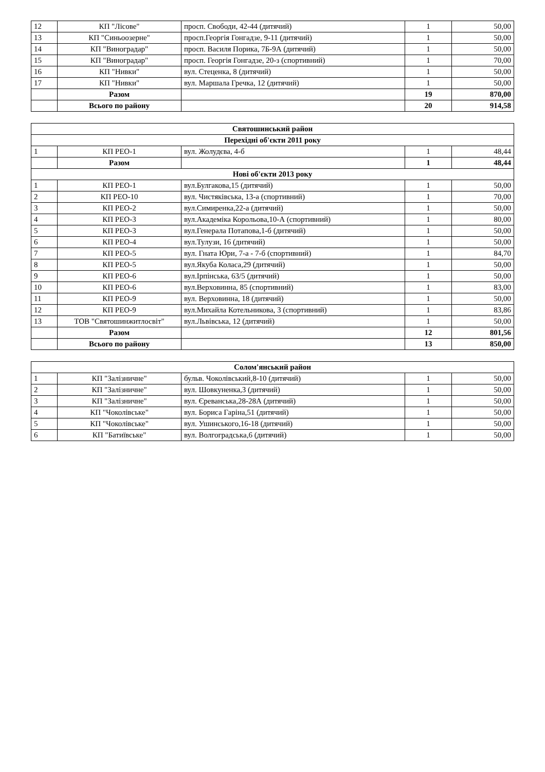| 12 | КП "Лісове" | просп. Свободи, 42-44 (дитячий) | 1 | 50,00 |
| 13 | КП "Синьоозерне" | просп.Георгія Гонгадзе, 9-11 (дитячий) | 1 | 50,00 |
| 14 | КП "Виноградар" | просп. Василя Порика, 7Б-9А (дитячий) | 1 | 50,00 |
| 15 | КП "Виноградар" | просп. Георгія Гонгадзе, 20-з (спортивний) | 1 | 70,00 |
| 16 | КП "Нивки" | вул. Стеценка, 8 (дитячий) | 1 | 50,00 |
| 17 | КП "Нивки" | вул. Маршала Гречка, 12 (дитячий) | 1 | 50,00 |
| | Разом | | 19 | 870,00 |
| | Всього по району | | 20 | 914,58 |
| Святошинський район | | | | |
| Перехідні об'єкти 2011 року | | | | |
| 1 | КП РЕО-1 | вул. Жолудєва, 4-б | 1 | 48,44 |
| | Разом | | 1 | 48,44 |
| Нові об'єкти 2013 року | | | | |
| 1 | КП РЕО-1 | вул.Булгакова,15 (дитячий) | 1 | 50,00 |
| 2 | КП РЕО-10 | вул. Чистяківська, 13-а (спортивний) | 1 | 70,00 |
| 3 | КП РЕО-2 | вул.Симиренка,22-а (дитячий) | 1 | 50,00 |
| 4 | КП РЕО-3 | вул.Академіка Корольова,10-А (спортивний) | 1 | 80,00 |
| 5 | КП РЕО-3 | вул.Генерала Потапова,1-б (дитячий) | 1 | 50,00 |
| 6 | КП РЕО-4 | вул.Тулузи, 16 (дитячий) | 1 | 50,00 |
| 7 | КП РЕО-5 | вул. Гната Юри, 7-а - 7-б (спортивний) | 1 | 84,70 |
| 8 | КП РЕО-5 | вул.Якуба Коласа,29 (дитячий) | 1 | 50,00 |
| 9 | КП РЕО-6 | вул.Ірпінська, 63/5 (дитячий) | 1 | 50,00 |
| 10 | КП РЕО-6 | вул.Верховинна, 85 (спортивний) | 1 | 83,00 |
| 11 | КП РЕО-9 | вул. Верховинна, 18 (дитячий) | 1 | 50,00 |
| 12 | КП РЕО-9 | вул.Михайла Котельникова, 3 (спортивний) | 1 | 83,86 |
| 13 | ТОВ "Святошинжитлосвіт" | вул.Львівська, 12 (дитячий) | 1 | 50,00 |
| | Разом | | 12 | 801,56 |
| | Всього по району | | 13 | 850,00 |
| Солом'янський район | | | | |
| 1 | КП "Залізничне" | бульв. Чоколівський,8-10 (дитячий) | 1 | 50,00 |
| 2 | КП "Залізничне" | вул. Шовкуненка,3 (дитячий) | 1 | 50,00 |
| 3 | КП "Залізничне" | вул. Єреванська,28-28А (дитячий) | 1 | 50,00 |
| 4 | КП "Чоколівське" | вул. Бориса Гаріна,51 (дитячий) | 1 | 50,00 |
| 5 | КП "Чоколівське" | вул. Ушинського,16-18 (дитячий) | 1 | 50,00 |
| 6 | КП "Батиївське" | вул. Волгоградська,6 (дитячий) | 1 | 50,00 |